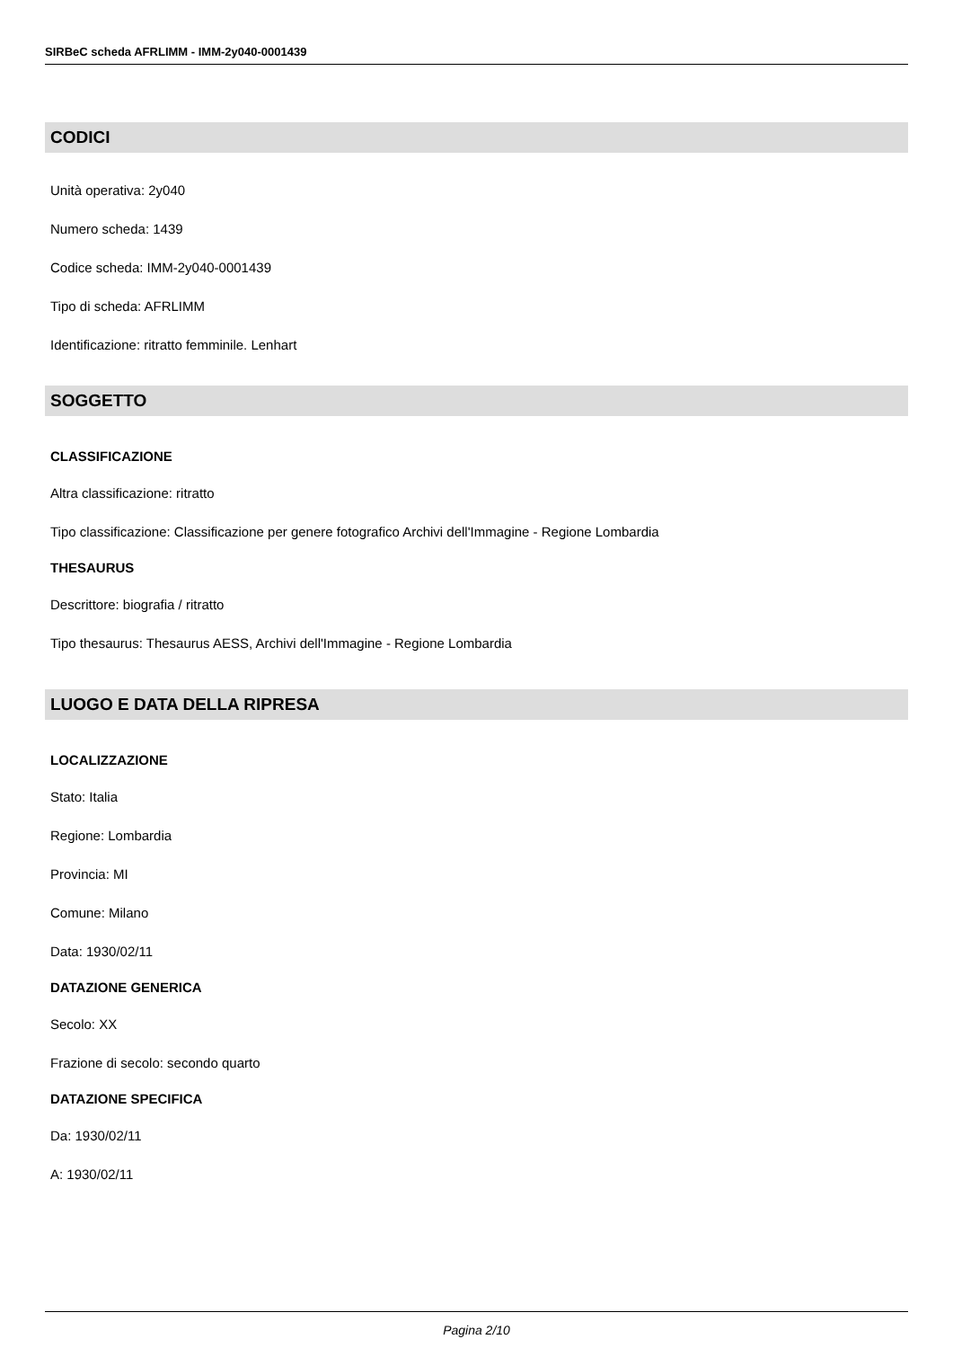SIRBeC scheda AFRLIMM - IMM-2y040-0001439
CODICI
Unità operativa: 2y040
Numero scheda: 1439
Codice scheda: IMM-2y040-0001439
Tipo di scheda: AFRLIMM
Identificazione: ritratto femminile. Lenhart
SOGGETTO
CLASSIFICAZIONE
Altra classificazione: ritratto
Tipo classificazione: Classificazione per genere fotografico Archivi dell'Immagine - Regione Lombardia
THESAURUS
Descrittore: biografia / ritratto
Tipo thesaurus: Thesaurus AESS, Archivi dell'Immagine - Regione Lombardia
LUOGO E DATA DELLA RIPRESA
LOCALIZZAZIONE
Stato: Italia
Regione: Lombardia
Provincia: MI
Comune: Milano
Data: 1930/02/11
DATAZIONE GENERICA
Secolo: XX
Frazione di secolo: secondo quarto
DATAZIONE SPECIFICA
Da: 1930/02/11
A: 1930/02/11
Pagina 2/10